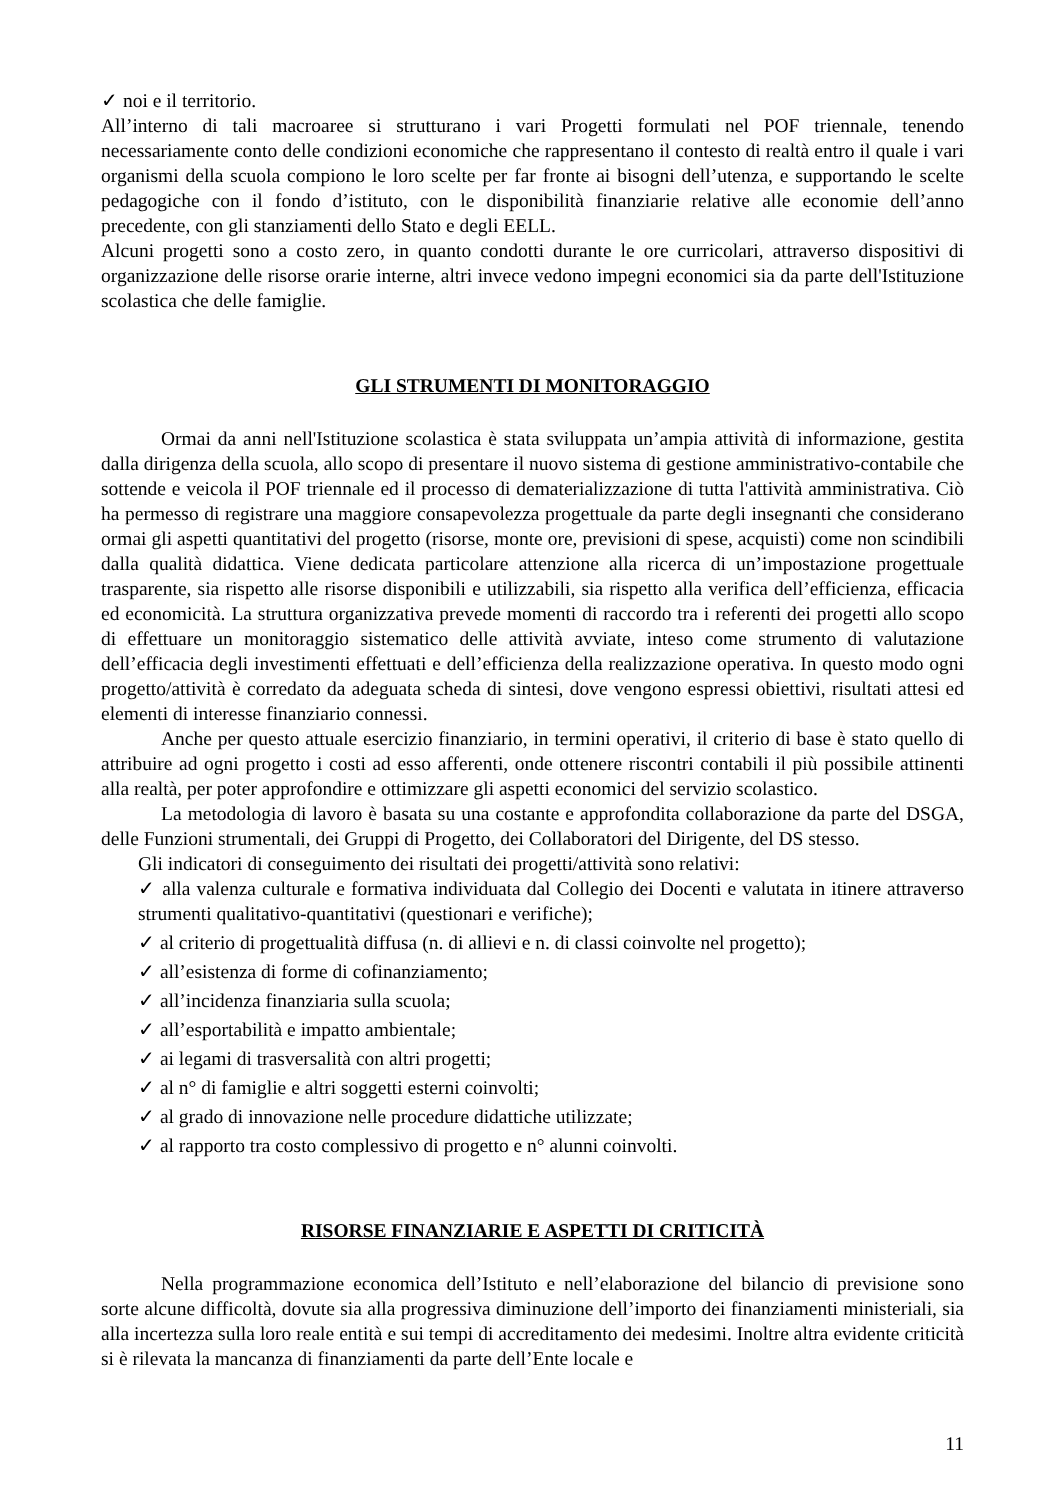✓ noi e il territorio.
All’interno di tali macroaree si strutturano i vari Progetti formulati nel POF triennale, tenendo necessariamente conto delle condizioni economiche che rappresentano il contesto di realtà entro il quale i vari organismi della scuola compiono le loro scelte per far fronte ai bisogni dell’utenza, e supportando le scelte pedagogiche con il fondo d’istituto, con le disponibilità finanziarie relative alle economie dell’anno precedente, con gli stanziamenti dello Stato e degli EELL.
Alcuni progetti sono a costo zero, in quanto condotti durante le ore curricolari, attraverso dispositivi di organizzazione delle risorse orarie interne, altri invece vedono impegni economici sia da parte dell'Istituzione scolastica che delle famiglie.
GLI STRUMENTI DI MONITORAGGIO
Ormai da anni nell'Istituzione scolastica è stata sviluppata un’ampia attività di informazione, gestita dalla dirigenza della scuola, allo scopo di presentare il nuovo sistema di gestione amministrativo-contabile che sottende e veicola il POF triennale ed il processo di dematerializzazione di tutta l'attività amministrativa. Ciò ha permesso di registrare una maggiore consapevolezza progettuale da parte degli insegnanti che considerano ormai gli aspetti quantitativi del progetto (risorse, monte ore, previsioni di spese, acquisti) come non scindibili dalla qualità didattica. Viene dedicata particolare attenzione alla ricerca di un’impostazione progettuale trasparente, sia rispetto alle risorse disponibili e utilizzabili, sia rispetto alla verifica dell’efficienza, efficacia ed economicità. La struttura organizzativa prevede momenti di raccordo tra i referenti dei progetti allo scopo di effettuare un monitoraggio sistematico delle attività avviate, inteso come strumento di valutazione dell’efficacia degli investimenti effettuati e dell’efficienza della realizzazione operativa. In questo modo ogni progetto/attività è corredato da adeguata scheda di sintesi, dove vengono espressi obiettivi, risultati attesi ed elementi di interesse finanziario connessi.
Anche per questo attuale esercizio finanziario, in termini operativi, il criterio di base è stato quello di attribuire ad ogni progetto i costi ad esso afferenti, onde ottenere riscontri contabili il più possibile attinenti alla realtà, per poter approfondire e ottimizzare gli aspetti economici del servizio scolastico.
La metodologia di lavoro è basata su una costante e approfondita collaborazione da parte del DSGA, delle Funzioni strumentali, dei Gruppi di Progetto, dei Collaboratori del Dirigente, del DS stesso.
Gli indicatori di conseguimento dei risultati dei progetti/attività sono relativi:
✓ alla valenza culturale e formativa individuata dal Collegio dei Docenti e valutata in itinere attraverso strumenti qualitativo-quantitativi (questionari e verifiche);
✓ al criterio di progettualità diffusa (n. di allievi e n. di classi coinvolte nel progetto);
✓ all’esistenza di forme di cofinanziamento;
✓ all’incidenza finanziaria sulla scuola;
✓ all’esportabilità e impatto ambientale;
✓ ai legami di trasversalità con altri progetti;
✓ al n° di famiglie e altri soggetti esterni coinvolti;
✓ al grado di innovazione nelle procedure didattiche utilizzate;
✓ al rapporto tra costo complessivo di progetto e n° alunni coinvolti.
RISORSE FINANZIARIE E ASPETTI DI CRITICITÀ
Nella programmazione economica dell’Istituto e nell’elaborazione del bilancio di previsione sono sorte alcune difficoltà, dovute sia alla progressiva diminuzione dell’importo dei finanziamenti ministeriali, sia alla incertezza sulla loro reale entità e sui tempi di accreditamento dei medesimi. Inoltre altra evidente criticità si è rilevata la mancanza di finanziamenti da parte dell’Ente locale e
11